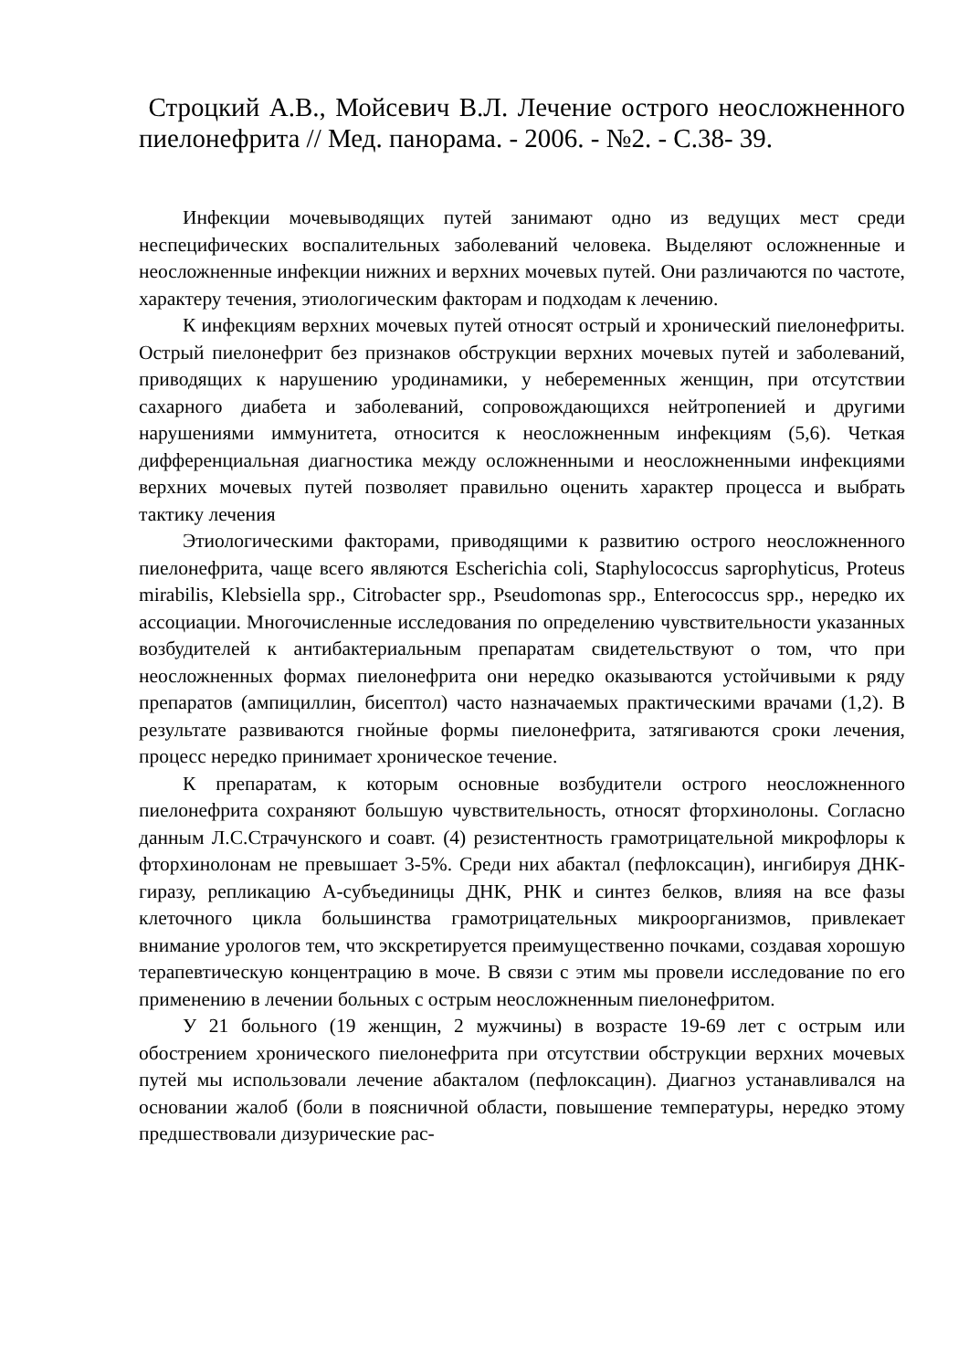Строцкий А.В., Мойсевич В.Л. Лечение острого неосложненного пиелонефрита // Мед. панорама. - 2006. - №2. - С.38- 39.
Инфекции мочевыводящих путей занимают одно из ведущих мест среди неспецифических воспалительных заболеваний человека. Выделяют осложненные и неосложненные инфекции нижних и верхних мочевых путей. Они различаются по частоте, характеру течения, этиологическим факторам и подходам к лечению.
К инфекциям верхних мочевых путей относят острый и хронический пиелонефриты. Острый пиелонефрит без признаков обструкции верхних мочевых путей и заболеваний, приводящих к нарушению уродинамики, у небеременных женщин, при отсутствии сахарного диабета и заболеваний, сопровождающихся нейтропенией и другими нарушениями иммунитета, относится к неосложненным инфекциям (5,6). Четкая дифференциальная диагностика между осложненными и неосложненными инфекциями верхних мочевых путей позволяет правильно оценить характер процесса и выбрать тактику лечения
Этиологическими факторами, приводящими к развитию острого неосложненного пиелонефрита, чаще всего являются Escherichia coli, Staphylococcus saprophyticus, Proteus mirabilis, Klebsiella spp., Citrobacter spp., Pseudomonas spp., Enterococcus spp., нередко их ассоциации. Многочисленные исследования по определению чувствительности указанных возбудителей к антибактериальным препаратам свидетельствуют о том, что при неосложненных формах пиелонефрита они нередко оказываются устойчивыми к ряду препаратов (ампициллин, бисептол) часто назначаемых практическими врачами (1,2). В результате развиваются гнойные формы пиелонефрита, затягиваются сроки лечения, процесс нередко принимает хроническое течение.
К препаратам, к которым основные возбудители острого неосложненного пиелонефрита сохраняют большую чувствительность, относят фторхинолоны. Согласно данным Л.С.Страчунского и соавт. (4) резистентность грамотрицательной микрофлоры к фторхинолонам не превышает 3-5%. Среди них абактал (пефлоксацин), ингибируя ДНК-гиразу, репликацию А-субъединицы ДНК, РНК и синтез белков, влияя на все фазы клеточного цикла большинства грамотрицательных микроорганизмов, привлекает внимание урологов тем, что экскретируется преимущественно почками, создавая хорошую терапевтическую концентрацию в моче. В связи с этим мы провели исследование по его применению в лечении больных с острым неосложненным пиелонефритом.
У 21 больного (19 женщин, 2 мужчины) в возрасте 19-69 лет с острым или обострением хронического пиелонефрита при отсутствии обструкции верхних мочевых путей мы использовали лечение абакталом (пефлоксацин). Диагноз устанавливался на основании жалоб (боли в поясничной области, повышение температуры, нередко этому предшествовали дизурические рас-